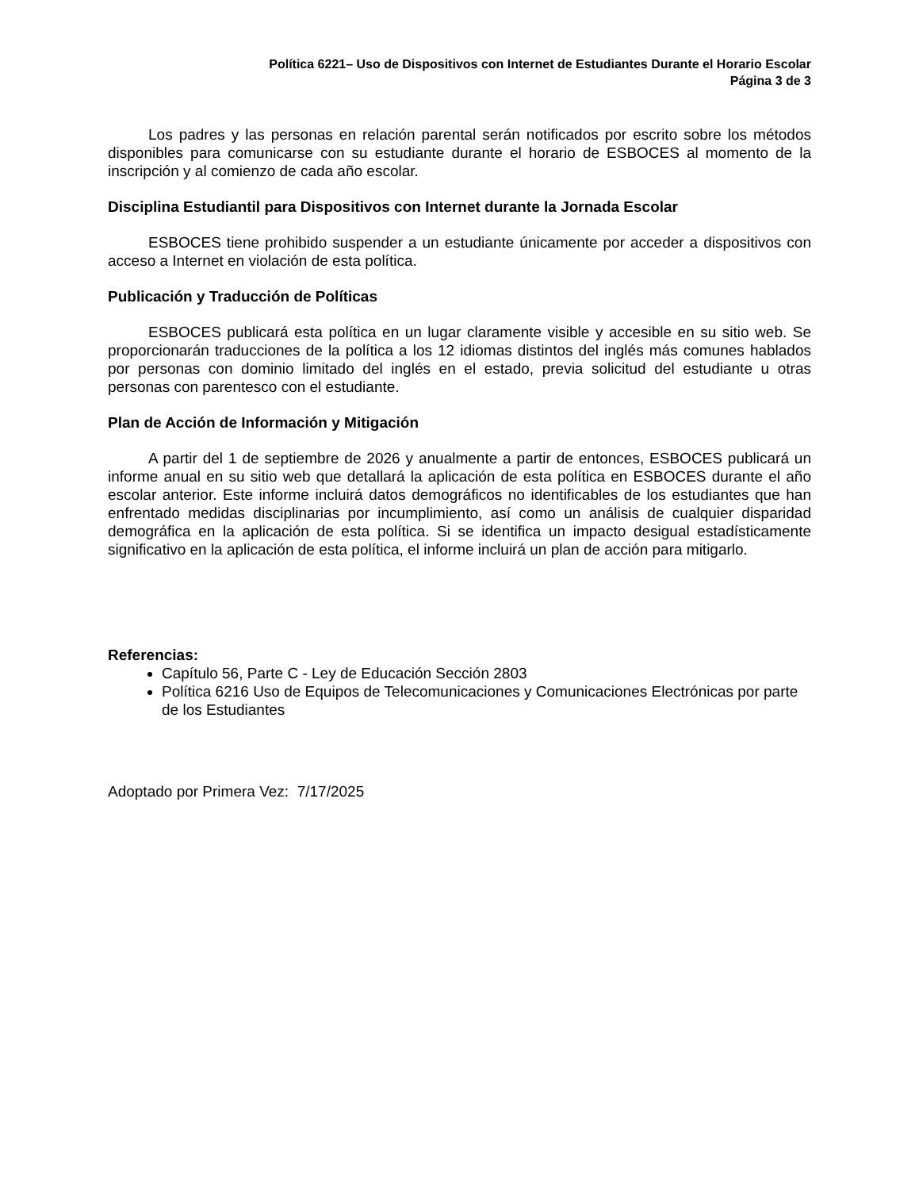Política 6221– Uso de Dispositivos con Internet de Estudiantes Durante el Horario Escolar
Página 3 de 3
Los padres y las personas en relación parental serán notificados por escrito sobre los métodos disponibles para comunicarse con su estudiante durante el horario de ESBOCES al momento de la inscripción y al comienzo de cada año escolar.
Disciplina Estudiantil para Dispositivos con Internet durante la Jornada Escolar
ESBOCES tiene prohibido suspender a un estudiante únicamente por acceder a dispositivos con acceso a Internet en violación de esta política.
Publicación y Traducción de Políticas
ESBOCES publicará esta política en un lugar claramente visible y accesible en su sitio web. Se proporcionarán traducciones de la política a los 12 idiomas distintos del inglés más comunes hablados por personas con dominio limitado del inglés en el estado, previa solicitud del estudiante u otras personas con parentesco con el estudiante.
Plan de Acción de Información y Mitigación
A partir del 1 de septiembre de 2026 y anualmente a partir de entonces, ESBOCES publicará un informe anual en su sitio web que detallará la aplicación de esta política en ESBOCES durante el año escolar anterior. Este informe incluirá datos demográficos no identificables de los estudiantes que han enfrentado medidas disciplinarias por incumplimiento, así como un análisis de cualquier disparidad demográfica en la aplicación de esta política. Si se identifica un impacto desigual estadísticamente significativo en la aplicación de esta política, el informe incluirá un plan de acción para mitigarlo.
Referencias:
Capítulo 56, Parte C - Ley de Educación Sección 2803
Política 6216 Uso de Equipos de Telecomunicaciones y Comunicaciones Electrónicas por parte de los Estudiantes
Adoptado por Primera Vez: 7/17/2025